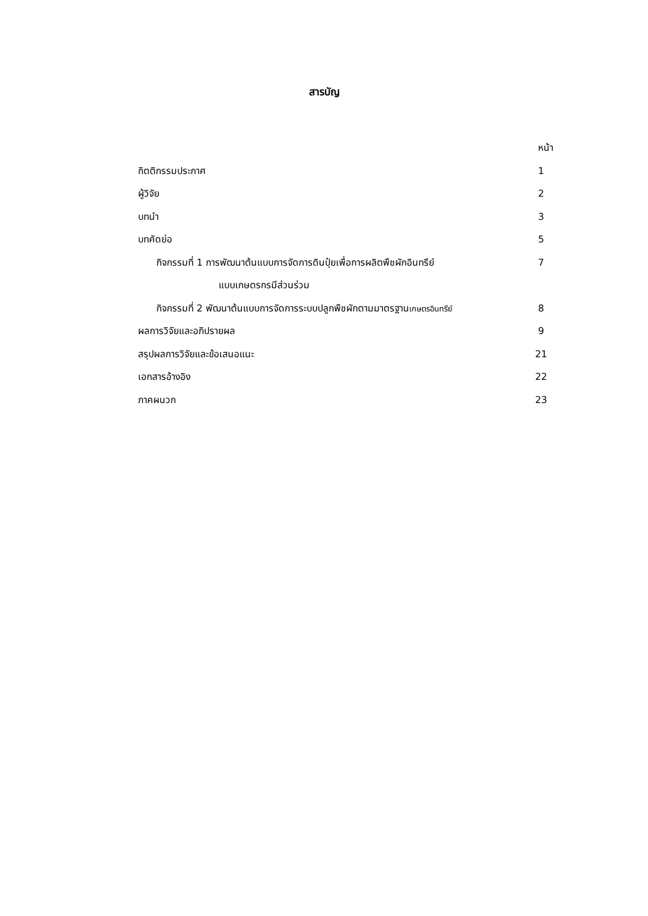สารบัญ
หน้า
กิตติกรรมประกาศ 1
ผู้วิจัย 2
บทนำ 3
บทคัดย่อ 5
กิจกรรมที่ 1 การพัฒนาต้นแบบการจัดการดินปุ๋ยเพื่อการผลิตพืชผักอินทรีย์ 7
แบบเกษตรกรมีส่วนร่วม
กิจกรรมที่ 2 พัฒนาต้นแบบการจัดการระบบปลูกพืชผักตามมาตรฐานเกษตรอินทรีย์ 8
ผลการวิจัยและอภิปรายผล 9
สรุปผลการวิจัยและข้อเสนอแนะ 21
เอกสารอ้างอิง 22
ภาคผนวก 23